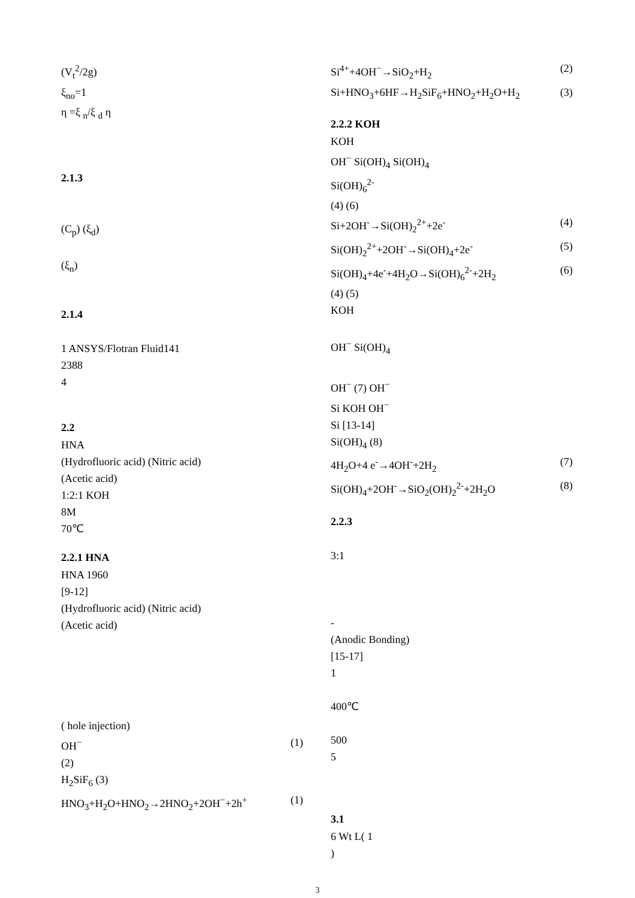(V<sub>t</sub><sup>2</sup>/2g)
ξ<sub>no</sub>=1
η =ξ <sub>n</sub>/ξ <sub>d</sub> η
2.1.3
(C<sub>p</sub>) (ξ<sub>d</sub>)
(ξ<sub>n</sub>)
2.1.4
1 ANSYS/Flotran Fluid141
2388
4
2.2
HNA
(Hydrofluoric acid) (Nitric acid)
(Acetic acid)
1:2:1 KOH
8M
70℃
2.2.1 HNA
HNA 1960
[9-12]
(Hydrofluoric acid) (Nitric acid)
(Acetic acid)
( hole injection)
OH<sup>−</sup> (1)
(2)
H<sub>2</sub>SiF<sub>6</sub> (3)
HNO<sub>3</sub>+H<sub>2</sub>O+HNO<sub>2</sub>→2HNO<sub>2</sub>+2OH<sup>−</sup>+2h<sup>+</sup> (1)
Si<sup>4+</sup>+4OH<sup>−</sup>→SiO<sub>2</sub>+H<sub>2</sub> (2)
Si+HNO<sub>3</sub>+6HF→H<sub>2</sub>SiF<sub>6</sub>+HNO<sub>2</sub>+H<sub>2</sub>O+H<sub>2</sub> (3)
2.2.2 KOH
KOH
OH<sup>−</sup> Si(OH)<sub>4</sub> Si(OH)<sub>4</sub>
Si(OH)<sub>6</sub><sup>2-</sup>
(4) (6)
Si+2OH<sup>-</sup>→Si(OH)<sub>2</sub><sup>2+</sup>+2e<sup>-</sup> (4)
Si(OH)<sub>2</sub><sup>2+</sup>+2OH<sup>-</sup>→Si(OH)<sub>4</sub>+2e<sup>-</sup> (5)
Si(OH)<sub>4</sub>+4e<sup>-</sup>+4H<sub>2</sub>O→Si(OH)<sub>6</sub><sup>2-</sup>+2H<sub>2</sub> (6)
(4) (5)
KOH
OH<sup>−</sup> Si(OH)<sub>4</sub>
OH<sup>−</sup> (7) OH<sup>−</sup>
Si KOH OH<sup>−</sup>
Si [13-14]
Si(OH)<sub>4</sub> (8)
4H<sub>2</sub>O+4 e<sup>-</sup>→4OH<sup>-</sup>+2H<sub>2</sub> (7)
Si(OH)<sub>4</sub>+2OH<sup>-</sup>→SiO<sub>2</sub>(OH)<sub>2</sub><sup>2-</sup>+2H<sub>2</sub>O (8)
2.2.3
3:1
-
(Anodic Bonding)
[15-17]
1
400℃
500
5
3.1
6 Wt L( 1
)
3